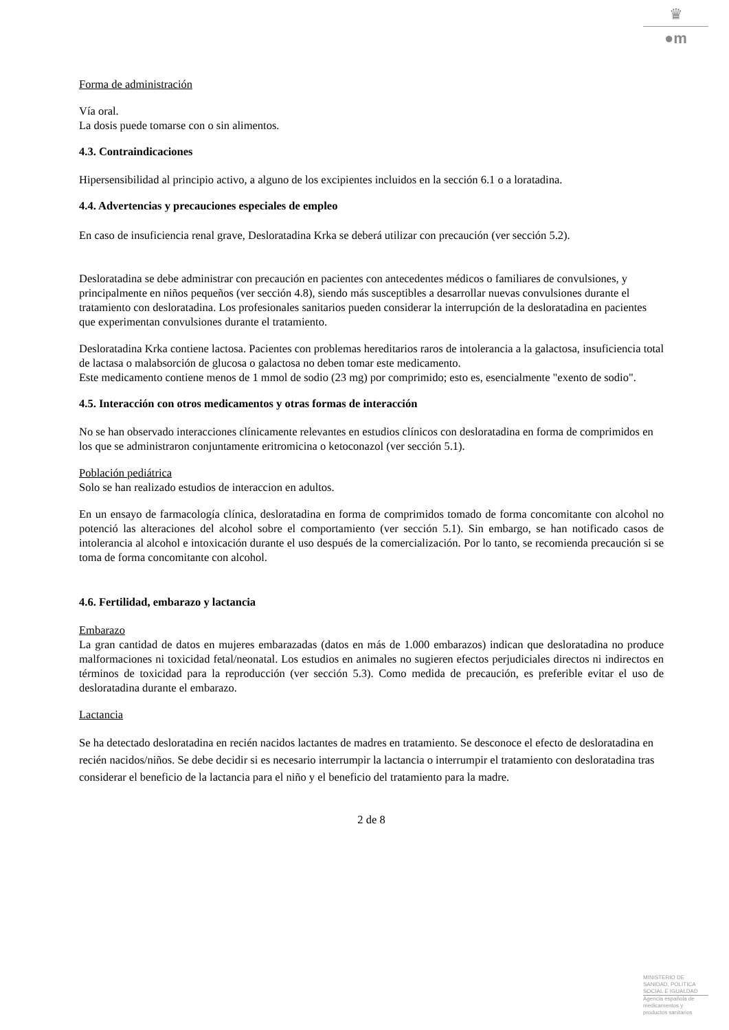♛
●m
Forma de administración
Vía oral.
La dosis puede tomarse con o sin alimentos.
4.3. Contraindicaciones
Hipersensibilidad al principio activo, a alguno de los excipientes incluidos en la sección 6.1 o a loratadina.
4.4. Advertencias y precauciones especiales de empleo
En caso de insuficiencia renal grave, Desloratadina Krka se deberá utilizar con precaución (ver sección 5.2).
Desloratadina se debe administrar con precaución en pacientes con antecedentes médicos o familiares de convulsiones, y principalmente en niños pequeños (ver sección 4.8), siendo más susceptibles a desarrollar nuevas convulsiones durante el tratamiento con desloratadina. Los profesionales sanitarios pueden considerar la interrupción de la desloratadina en pacientes que experimentan convulsiones durante el tratamiento.
Desloratadina Krka contiene lactosa. Pacientes con problemas hereditarios raros de intolerancia a la galactosa, insuficiencia total de lactasa o malabsorción de glucosa o galactosa no deben tomar este medicamento.
Este medicamento contiene menos de 1 mmol de sodio (23 mg) por comprimido; esto es, esencialmente "exento de sodio".
4.5. Interacción con otros medicamentos y otras formas de interacción
No se han observado interacciones clínicamente relevantes en estudios clínicos con desloratadina en forma de comprimidos en los que se administraron conjuntamente eritromicina o ketoconazol (ver sección 5.1).
Población pediátrica
Solo se han realizado estudios de interaccion en adultos.
En un ensayo de farmacología clínica, desloratadina en forma de comprimidos tomado de forma concomitante con alcohol no potenció las alteraciones del alcohol sobre el comportamiento (ver sección 5.1). Sin embargo, se han notificado casos de intolerancia al alcohol e intoxicación durante el uso después de la comercialización. Por lo tanto, se recomienda precaución si se toma de forma concomitante con alcohol.
4.6. Fertilidad, embarazo y lactancia
Embarazo
La gran cantidad de datos en mujeres embarazadas (datos en más de 1.000 embarazos) indican que desloratadina no produce malformaciones ni toxicidad fetal/neonatal. Los estudios en animales no sugieren efectos perjudiciales directos ni indirectos en términos de toxicidad para la reproducción (ver sección 5.3). Como medida de precaución, es preferible evitar el uso de desloratadina durante el embarazo.
Lactancia
Se ha detectado desloratadina en recién nacidos lactantes de madres en tratamiento. Se desconoce el efecto de desloratadina en recién nacidos/niños. Se debe decidir si es necesario interrumpir la lactancia o interrumpir el tratamiento con desloratadina tras considerar el beneficio de la lactancia para el niño y el beneficio del tratamiento para la madre.
2 de 8
MINISTERIO DE
SANIDAD, POLITICA
SOCIAL E IGUALDAD
Agencia española de
medicamentos y
productos sanitarios